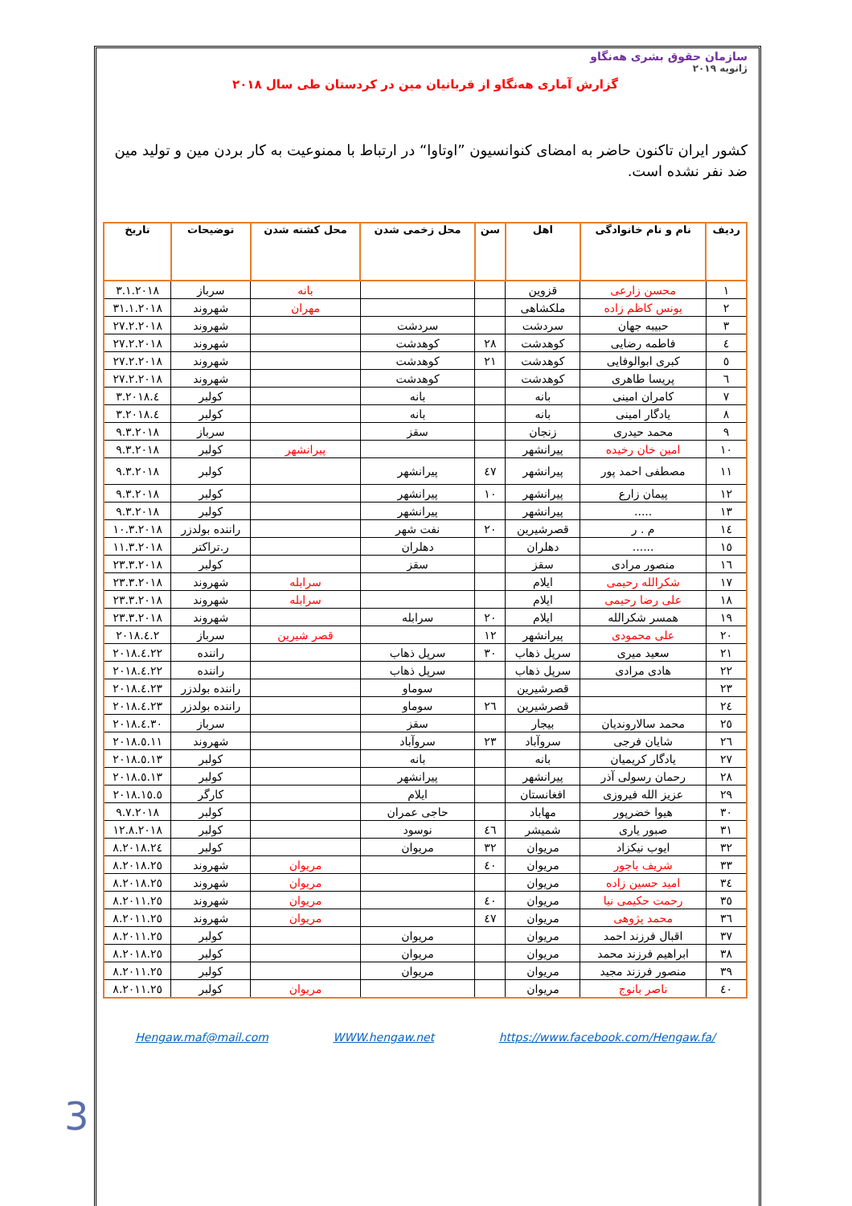سازمان حقوق بشری هەنگاو
ژانویه ۲۰۱۹
گزارش آماری هەنگاو از قربانیان مین در کردستان طی سال ۲۰۱۸
کشور ایران تاکنون حاضر به امضای کنوانسیون ”اوتاوا“ در ارتباط با ممنوعیت به کار بردن مین و تولید مین ضد نفر نشده است.
| ردیف | نام و نام خانوادگی | اهل | سن | محل زخمی شدن | محل کشته شدن | توضیحات | تاریخ |
| --- | --- | --- | --- | --- | --- | --- | --- |
| ۱ | محسن زارعی | قزوین | | | بانه | سرباز | ۳.۱.۲۰۱۸ |
| ۲ | یونس کاظم زاده | ملکشاهی | | | مهران | شهروند | ۳۱.۱.۲۰۱۸ |
| ۳ | حبیبه جهان | سردشت | | سردشت | | شهروند | ۲۷.۲.۲۰۱۸ |
| ٤ | فاطمه رضایی | کوهدشت | ۲۸ | کوهدشت | | شهروند | ۲۷.۲.۲۰۱۸ |
| ٥ | کبری ابوالوفایی | کوهدشت | ۲۱ | کوهدشت | | شهروند | ۲۷.۲.۲۰۱۸ |
| ٦ | پریسا طاهری | کوهدشت | | کوهدشت | | شهروند | ۲۷.۲.۲۰۱۸ |
| ۷ | کامران امینی | بانه | | بانه | | کولبر | ٤.۳.۲۰۱۸ |
| ۸ | یادگار امینی | بانه | | بانه | | کولبر | ٤.۳.۲۰۱۸ |
| ۹ | محمد حیدری | زنجان | | سقز | | سرباز | ۹.۳.۲۰۱۸ |
| ۱۰ | امین خان رخیده | پیرانشهر | | | پیرانشهر | کولبر | ۹.۳.۲۰۱۸ |
| ۱۱ | مصطفی احمد پور | پیرانشهر | ٤۷ | پیرانشهر | | کولبر | ۹.۳.۲۰۱۸ |
| ۱۲ | پیمان زارع | پیرانشهر | ۱۰ | پیرانشهر | | کولبر | ۹.۳.۲۰۱۸ |
| ۱۳ | ..... | پیرانشهر | | پیرانشهر | | کولبر | ۹.۳.۲۰۱۸ |
| ۱٤ | م . ر | قصرشیرین | ۲۰ | نفت شهر | | راننده بولدزر | ۱۰.۳.۲۰۱۸ |
| ۱٥ | ...... | دهلران | | دهلران | | ر.تراکتر | ۱۱.۳.۲۰۱۸ |
| ۱٦ | منصور مرادی | سقز | | سقز | | کولبر | ۲۳.۳.۲۰۱۸ |
| ۱۷ | شکرالله رحیمی | ایلام | | | سرابله | شهروند | ۲۳.۳.۲۰۱۸ |
| ۱۸ | علی رضا رحیمی | ایلام | | | سرابله | شهروند | ۲۳.۳.۲۰۱۸ |
| ۱۹ | همسر شکرالله | ایلام | ۲۰ | سرابله | | شهروند | ۲۳.۳.۲۰۱۸ |
| ۲۰ | علی محمودی | پیرانشهر | ۱۲ | | قصر شیرین | سرباز | ۲.٤.۲۰۱۸ |
| ۲۱ | سعید میری | سرپل ذهاب | ۳۰ | سرپل ذهاب | | راننده | ۲۲.٤.۲۰۱۸ |
| ۲۲ | هادی مرادی | سرپل ذهاب | | سرپل ذهاب | | راننده | ۲۲.٤.۲۰۱۸ |
| ۲۳ | | قصرشیرین | | سوماو | | راننده بولدزر | ۲۳.٤.۲۰۱۸ |
| ۲٤ | | قصرشیرین | ۲٦ | سوماو | | راننده بولدزر | ۲۳.٤.۲۰۱۸ |
| ۲٥ | محمد سالاروندیان | بیجار | | سقز | | سرباز | ۳۰.٤.۲۰۱۸ |
| ۲٦ | شایان فرجی | سروآباد | ۲۳ | سروآباد | | شهروند | ۱۱.٥.۲۰۱۸ |
| ۲۷ | یادگار کریمیان | بانه | | بانه | | کولبر | ۱۳.٥.۲۰۱۸ |
| ۲۸ | رحمان رسولی آذر | پیرانشهر | | پیرانشهر | | کولبر | ۱۳.٥.۲۰۱۸ |
| ۲۹ | عزیز الله فیروزی | افغانستان | | ایلام | | کارگر | ۱٥.٥.۲۰۱۸ |
| ۳۰ | هیوا خضرپور | مهاباد | | حاجی عمران | | کولبر | ۹.۷.۲۰۱۸ |
| ۳۱ | صبور یاری | شمیشر | ٤٦ | نوسود | | کولبر | ۱۲.۸.۲۰۱۸ |
| ۳۲ | ایوب نیکزاد | مریوان | ۳۲ | مریوان | | کولبر | ۲٤.۸.۲۰۱۸ |
| ۳۳ | شریف باجور | مریوان | ٤۰ | | مریوان | شهروند | ۲٥.۸.۲۰۱۸ |
| ۳٤ | امید حسین زاده | مریوان | | | مریوان | شهروند | ۲٥.۸.۲۰۱۸ |
| ۳٥ | رحمت حکیمی نیا | مریوان | ٤۰ | | مریوان | شهروند | ۲٥.۸.۲۰۱۱ |
| ۳٦ | محمد پژوهی | مریوان | ٤۷ | | مریوان | شهروند | ۲٥.۸.۲۰۱۱ |
| ۳۷ | اقبال فرزند احمد | مریوان | | مریوان | | کولبر | ۲٥.۸.۲۰۱۱ |
| ۳۸ | ابراهیم فرزند محمد | مریوان | | مریوان | | کولبر | ۲٥.۸.۲۰۱۸ |
| ۳۹ | منصور فرزند مجید | مریوان | | مریوان | | کولبر | ۲٥.۸.۲۰۱۱ |
| ٤۰ | ناصر بانوج | مریوان | | | مریوان | کولبر | ۲٥.۸.۲۰۱۱ |
Hengaw.maf@mail.com WWW.hengaw.net https://www.facebook.com/Hengaw.fa/
3